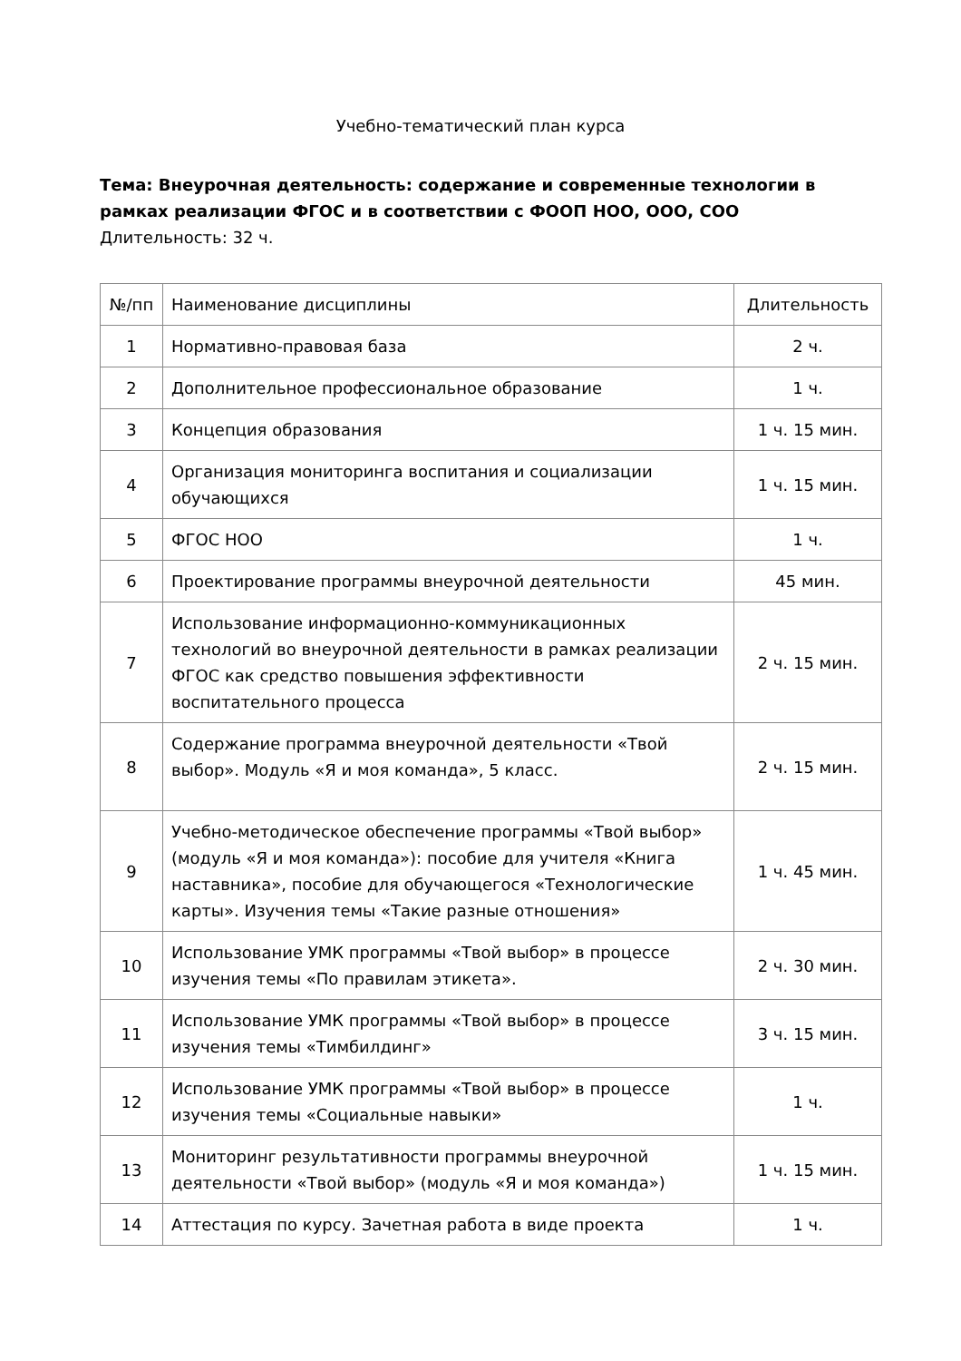Учебно-тематический план курса
Тема: Внеурочная деятельность: содержание и современные технологии в рамках реализации ФГОС и в соответствии с ФООП НОО, ООО, СОО
Длительность: 32 ч.
| №/пп | Наименование дисциплины | Длительность |
| --- | --- | --- |
| 1 | Нормативно-правовая база | 2 ч. |
| 2 | Дополнительное профессиональное образование | 1 ч. |
| 3 | Концепция образования | 1 ч. 15 мин. |
| 4 | Организация мониторинга воспитания и социализации обучающихся | 1 ч. 15 мин. |
| 5 | ФГОС НОО | 1 ч. |
| 6 | Проектирование программы внеурочной деятельности | 45 мин. |
| 7 | Использование информационно-коммуникационных технологий во внеурочной деятельности в рамках реализации ФГОС как средство повышения эффективности воспитательного процесса | 2 ч. 15 мин. |
| 8 | Содержание программа внеурочной деятельности «Твой выбор». Модуль «Я и моя команда», 5 класс. | 2 ч. 15 мин. |
| 9 | Учебно-методическое обеспечение программы «Твой выбор» (модуль «Я и моя команда»): пособие для учителя «Книга наставника», пособие для обучающегося «Технологические карты». Изучения темы «Такие разные отношения» | 1 ч. 45 мин. |
| 10 | Использование УМК программы «Твой выбор» в процессе изучения темы «По правилам этикета». | 2 ч. 30 мин. |
| 11 | Использование УМК программы «Твой выбор» в процессе изучения темы «Тимбилдинг» | 3 ч. 15 мин. |
| 12 | Использование УМК программы «Твой выбор» в процессе изучения темы «Социальные навыки» | 1 ч. |
| 13 | Мониторинг результативности программы внеурочной деятельности «Твой выбор» (модуль «Я и моя команда») | 1 ч. 15 мин. |
| 14 | Аттестация по курсу. Зачетная работа в виде проекта | 1 ч. |